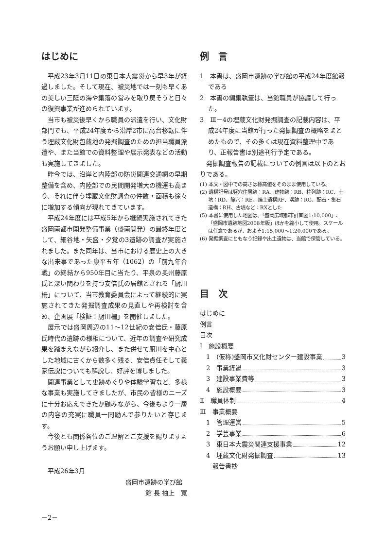はじめに
平成23年3月11日の東日本大震災から早3年が経過しました。そして現在、被災地では一刻も早くあの美しい三陸の海や集落の営みを取り戻そうと日々の復興事業が進められています。
当市も被災後早くから職員の派遣を行い、文化財部門でも、平成24年度から沿岸2市に高台移転に伴う埋蔵文化財包蔵地の発掘調査のための担当職員派遣や、また当館での資料整理や展示発表などの活動も実施してきました。
昨今では、沿岸と内陸部の防災関連交通網の早期整備を含め、内陸部での民間開発増大の機運も高まり、それに伴う埋蔵文化財調査の件数・面積も徐々に増加する傾向が現れてきています。
平成24年度には平成5年から継続実施されてきた盛岡南都市開発整備事業（盛南開発）の最終年度として、細谷地・矢盛・夕覚の3遺跡の調査が実施されました。また同年は、当市における歴史上の大きな出来事であった康平五年（1062）の「前九年合戦」の終結から950年目に当たり、平泉の奥州藤原氏と深い関わりを持つ安倍氏の居館とされる「厨川柵」について、当市教育委員会によって継続的に実施されてきた発掘調査成果の見直しや再検討を含め、企画展「検証！厨川柵」を開催しました。
展示では盛岡周辺の11～12世紀の安倍氏・藤原氏時代の遺跡の様相について、近年の調査や研究成果を踏まえながら紹介し、また併せて厨川を中心とした地域に古くから数多く残る、安倍貞任そして義家伝説についても解説し、好評を博しました。
関連事業として史跡めぐりや体験学習など、多様な事業も実施してきましたが、市民の皆様のニーズに十分お応えできたか顧みながら、今後もより一層の内容の充実に職員一同励んで参りたいと存じます。
今後とも関係各位のご理解とご支援を賜りますようお願い申し上げます。
平成26年3月
盛岡市遺跡の学び館
館 長 袖上　寛
例　言
1　本書は、盛岡市遺跡の学び館の平成24年度館報である
2　本書の編集執筆は、当館職員が協議して行った。
3　Ⅲ－4の埋蔵文化財発掘調査の記載内容は、平成24年度に当館が行った発掘調査の概略をまとめたもので、その多くは現在資料整理中であり、正報告書は別途刊行予定である。
発掘調査報告の記載についての例言は以下のとおりである。
(1) 本文・図中での高さは標高値をそのまま使用している。
(2) 遺構記号は竪穴住居跡：RA、建物跡：RB、柱列跡：RC、土坑：RD、陥穴：RE、焼土遺構RF、溝跡：RG、配石・集石遺構：RH、古墳など：RXとした
(5) 本書に使用した地図は、「盛岡広域都市計画図1:10,000」、「盛岡市遺跡地図2008年版」ほかを縮小して使用。スケールは任意であるが、およそ1:15,000～1:20,000である。
(6) 発掘調査にともなう記録や出土遺物は、当館で保管している。
目　次
はじめに
例言
目次
Ⅰ　施設概要
1　(仮称)盛岡市文化財センター建設事業 3
2　事業経過 3
3　建設事業費等 3
4　施設概要 3
Ⅱ　職員体制 4
Ⅲ　事業概要
1　管理運営 5
2　学芸事業 6
3　東日本大震災関連支援事業 12
4　埋蔵文化財発掘調査 13
報告書抄
－2－